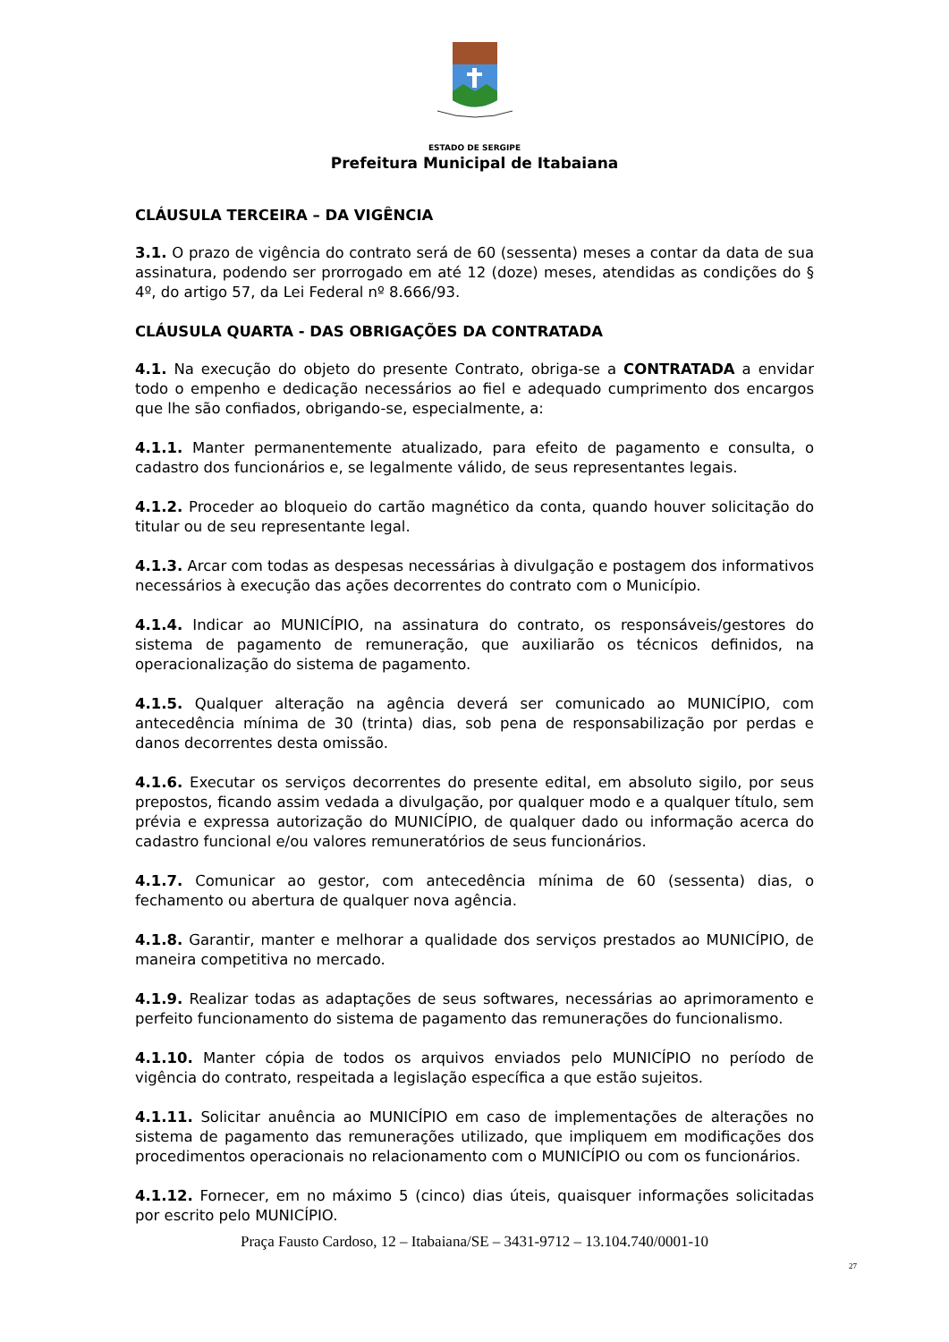ESTADO DE SERGIPE
Prefeitura Municipal de Itabaiana
CLÁUSULA TERCEIRA – DA VIGÊNCIA
3.1. O prazo de vigência do contrato será de 60 (sessenta) meses a contar da data de sua assinatura, podendo ser prorrogado em até 12 (doze) meses, atendidas as condições do § 4º, do artigo 57, da Lei Federal nº 8.666/93.
CLÁUSULA QUARTA - DAS OBRIGAÇÕES DA CONTRATADA
4.1. Na execução do objeto do presente Contrato, obriga-se a CONTRATADA a envidar todo o empenho e dedicação necessários ao fiel e adequado cumprimento dos encargos que lhe são confiados, obrigando-se, especialmente, a:
4.1.1. Manter permanentemente atualizado, para efeito de pagamento e consulta, o cadastro dos funcionários e, se legalmente válido, de seus representantes legais.
4.1.2. Proceder ao bloqueio do cartão magnético da conta, quando houver solicitação do titular ou de seu representante legal.
4.1.3. Arcar com todas as despesas necessárias à divulgação e postagem dos informativos necessários à execução das ações decorrentes do contrato com o Município.
4.1.4. Indicar ao MUNICÍPIO, na assinatura do contrato, os responsáveis/gestores do sistema de pagamento de remuneração, que auxiliarão os técnicos definidos, na operacionalização do sistema de pagamento.
4.1.5. Qualquer alteração na agência deverá ser comunicado ao MUNICÍPIO, com antecedência mínima de 30 (trinta) dias, sob pena de responsabilização por perdas e danos decorrentes desta omissão.
4.1.6. Executar os serviços decorrentes do presente edital, em absoluto sigilo, por seus prepostos, ficando assim vedada a divulgação, por qualquer modo e a qualquer título, sem prévia e expressa autorização do MUNICÍPIO, de qualquer dado ou informação acerca do cadastro funcional e/ou valores remuneratórios de seus funcionários.
4.1.7. Comunicar ao gestor, com antecedência mínima de 60 (sessenta) dias, o fechamento ou abertura de qualquer nova agência.
4.1.8. Garantir, manter e melhorar a qualidade dos serviços prestados ao MUNICÍPIO, de maneira competitiva no mercado.
4.1.9. Realizar todas as adaptações de seus softwares, necessárias ao aprimoramento e perfeito funcionamento do sistema de pagamento das remunerações do funcionalismo.
4.1.10. Manter cópia de todos os arquivos enviados pelo MUNICÍPIO no período de vigência do contrato, respeitada a legislação específica a que estão sujeitos.
4.1.11. Solicitar anuência ao MUNICÍPIO em caso de implementações de alterações no sistema de pagamento das remunerações utilizado, que impliquem em modificações dos procedimentos operacionais no relacionamento com o MUNICÍPIO ou com os funcionários.
4.1.12. Fornecer, em no máximo 5 (cinco) dias úteis, quaisquer informações solicitadas por escrito pelo MUNICÍPIO.
Praça Fausto Cardoso, 12 – Itabaiana/SE – 3431-9712 – 13.104.740/0001-10
27